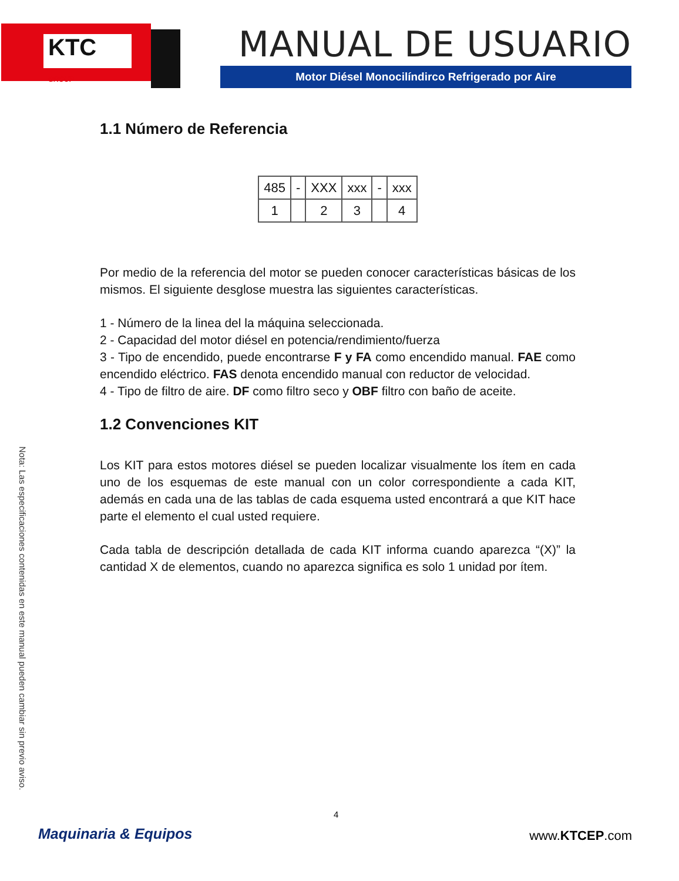KTC
GROUP
MANUAL DE USUARIO
Motor Diésel Monocilíndirco Refrigerado por Aire
1.1 Número de Referencia
| 485 | - | XXX | xxx | - | xxx |
| 1 | | 2 | 3 | | 4 |
Por medio de la referencia del motor se pueden conocer características básicas de los mismos. El siguiente desglose muestra las siguientes características.
1 - Número de la linea del la máquina seleccionada.
2 - Capacidad del motor diésel en potencia/rendimiento/fuerza
3 - Tipo de encendido, puede encontrarse F y FA como encendido manual. FAE como encendido eléctrico. FAS denota encendido manual con reductor de velocidad.
4 - Tipo de filtro de aire. DF como filtro seco y OBF filtro con baño de aceite.
1.2 Convenciones KIT
Los KIT para estos motores diésel se pueden localizar visualmente los ítem en cada uno de los esquemas de este manual con un color correspondiente a cada KIT, además en cada una de las tablas de cada esquema usted encontrará a que KIT hace parte el elemento el cual usted requiere.
Cada tabla de descripción detallada de cada KIT informa cuando aparezca “(X)” la cantidad X de elementos, cuando no aparezca significa es solo 1 unidad por ítem.
Nota: Las especificaciones contenidas en este manual pueden cambiar sin previo aviso.
4
Maquinaria & Equipos www.KTCEP.com